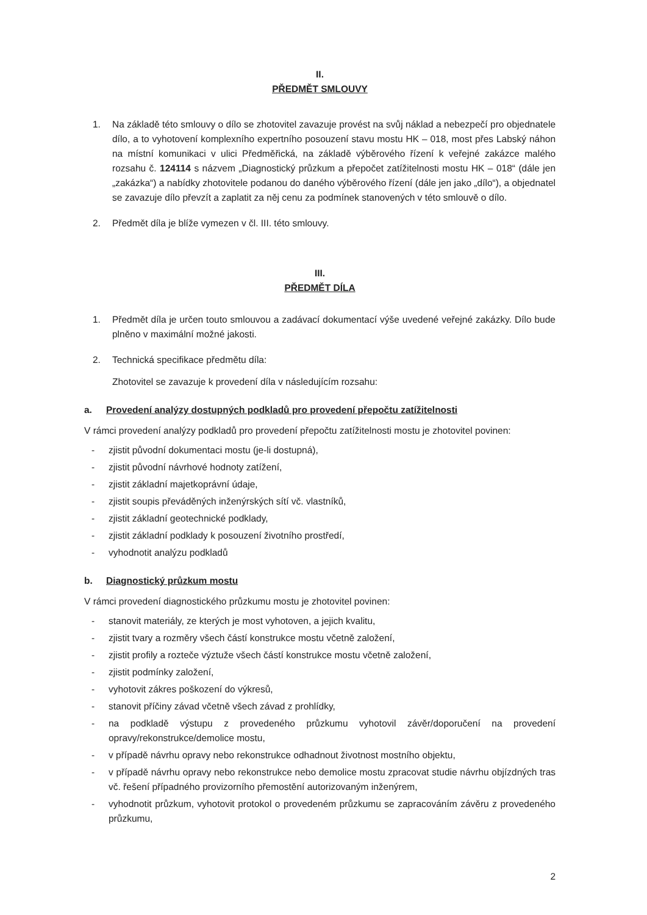II.
PŘEDMĚT SMLOUVY
1. Na základě této smlouvy o dílo se zhotovitel zavazuje provést na svůj náklad a nebezpečí pro objednatele dílo, a to vyhotovení komplexního expertního posouzení stavu mostu HK – 018, most přes Labský náhon na místní komunikaci v ulici Předměřická, na základě výběrového řízení k veřejné zakázce malého rozsahu č. 124114 s názvem „Diagnostický průzkum a přepočet zatížitelnosti mostu HK – 018“ (dále jen „zakázka“) a nabídky zhotovitele podanou do daného výběrového řízení (dále jen jako „dílo“), a objednatel se zavazuje dílo převzít a zaplatit za něj cenu za podmínek stanovených v této smlouvě o dílo.
2. Předmět díla je blíže vymezen v čl. III. této smlouvy.
III.
PŘEDMĚT DÍLA
1. Předmět díla je určen touto smlouvou a zadávací dokumentací výše uvedené veřejné zakázky. Dílo bude plněno v maximální možné jakosti.
2. Technická specifikace předmětu díla:
Zhotovitel se zavazuje k provedení díla v následujícím rozsahu:
a. Provedení analýzy dostupných podkladů pro provedení přepočtu zatížitelnosti
V rámci provedení analýzy podkladů pro provedení přepočtu zatížitelnosti mostu je zhotovitel povinen:
- zjistit původní dokumentaci mostu (je-li dostupná),
- zjistit původní návrhové hodnoty zatížení,
- zjistit základní majetkoprávní údaje,
- zjistit soupis převáděných inženýrských sítí vč. vlastníků,
- zjistit základní geotechnické podklady,
- zjistit základní podklady k posouzení životního prostředí,
- vyhodnotit analýzu podkladů
b. Diagnostický průzkum mostu
V rámci provedení diagnostického průzkumu mostu je zhotovitel povinen:
- stanovit materiály, ze kterých je most vyhotoven, a jejich kvalitu,
- zjistit tvary a rozměry všech částí konstrukce mostu včetně založení,
- zjistit profily a rozteče výztuže všech částí konstrukce mostu včetně založení,
- zjistit podmínky založení,
- vyhotovit zákres poškození do výkresů,
- stanovit příčiny závad včetně všech závad z prohlídky,
- na podkladě výstupu z provedeného průzkumu vyhotovil závěr/doporučení na provedení opravy/rekonstrukce/demolice mostu,
- v případě návrhu opravy nebo rekonstrukce odhadnout životnost mostního objektu,
- v případě návrhu opravy nebo rekonstrukce nebo demolice mostu zpracovat studie návrhu objízdných tras vč. řešení případného provizorního přemostění autorizovaným inženýrem,
- vyhodnotit průzkum, vyhotovit protokol o provedeném průzkumu se zapracováním závěru z provedeného průzkumu,
2